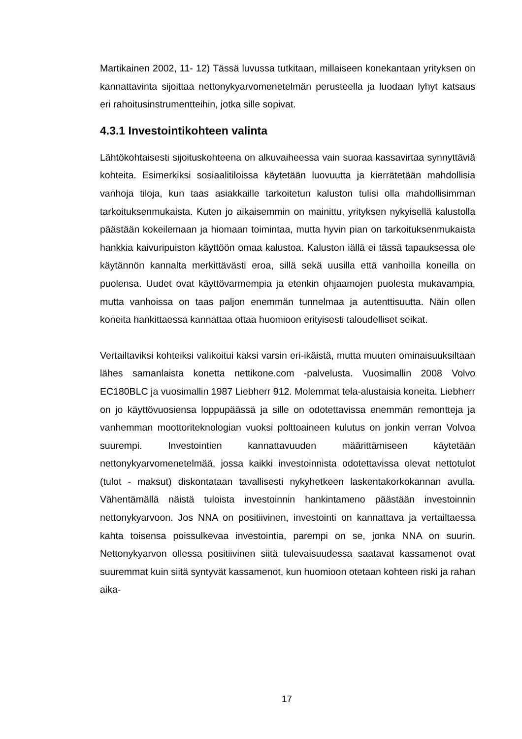Martikainen 2002, 11- 12) Tässä luvussa tutkitaan, millaiseen konekantaan yrityksen on kannattavinta sijoittaa nettonykyarvomenetelmän perusteella ja luodaan lyhyt katsaus eri rahoitusinstrumentteihin, jotka sille sopivat.
4.3.1 Investointikohteen valinta
Lähtökohtaisesti sijoituskohteena on alkuvaiheessa vain suoraa kassavirtaa synnyttäviä kohteita. Esimerkiksi sosiaalitiloissa käytetään luovuutta ja kierrätetään mahdollisia vanhoja tiloja, kun taas asiakkaille tarkoitetun kaluston tulisi olla mahdollisimman tarkoituksenmukaista. Kuten jo aikaisemmin on mainittu, yrityksen nykyisellä kalustolla päästään kokeilemaan ja hiomaan toimintaa, mutta hyvin pian on tarkoituksenmukaista hankkia kaivuripuiston käyttöön omaa kalustoa. Kaluston iällä ei tässä tapauksessa ole käytännön kannalta merkittävästi eroa, sillä sekä uusilla että vanhoilla koneilla on puolensa. Uudet ovat käyttövarmempia ja etenkin ohjaamojen puolesta mukavampia, mutta vanhoissa on taas paljon enemmän tunnelmaa ja autenttisuutta. Näin ollen koneita hankittaessa kannattaa ottaa huomioon erityisesti taloudelliset seikat.
Vertailtaviksi kohteiksi valikoitui kaksi varsin eri-ikäistä, mutta muuten ominaisuuksiltaan lähes samanlaista konetta nettikone.com -palvelusta. Vuosimallin 2008 Volvo EC180BLC ja vuosimallin 1987 Liebherr 912. Molemmat tela-alustaisia koneita. Liebherr on jo käyttövuosiensa loppupäässä ja sille on odotettavissa enemmän remontteja ja vanhemman moottoriteknologian vuoksi polttoaineen kulutus on jonkin verran Volvoa suurempi. Investointien kannattavuuden määrittämiseen käytetään nettonykyarvomenetelmää, jossa kaikki investoinnista odotettavissa olevat nettotulot (tulot - maksut) diskontataan tavallisesti nykyhetkeen laskentakorkokannan avulla. Vähentämällä näistä tuloista investoinnin hankintameno päästään investoinnin nettonykyarvoon. Jos NNA on positiivinen, investointi on kannattava ja vertailtaessa kahta toisensa poissulkevaa investointia, parempi on se, jonka NNA on suurin. Nettonykyarvon ollessa positiivinen siitä tulevaisuudessa saatavat kassamenot ovat suuremmat kuin siitä syntyvät kassamenot, kun huomioon otetaan kohteen riski ja rahan aika-
17